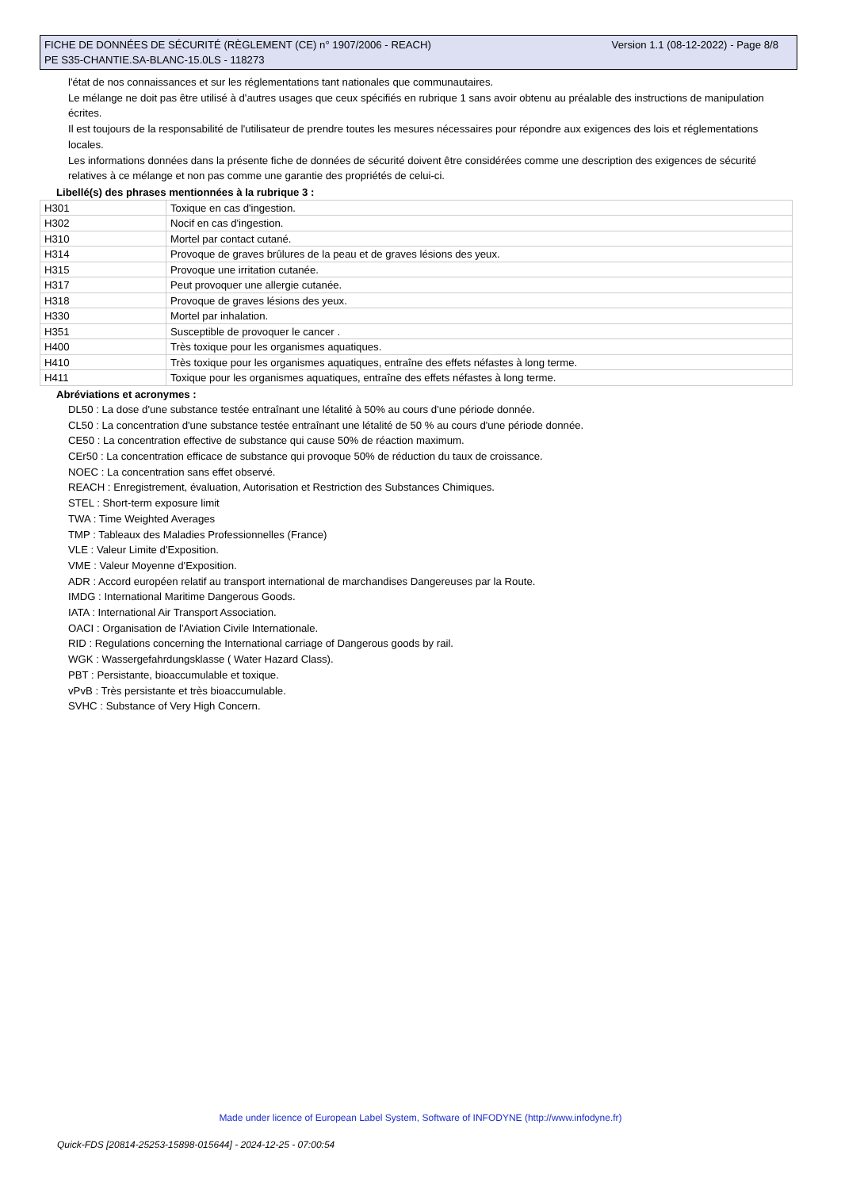Version 1.1 (08-12-2022) - Page 8/8 FICHE DE DONNÉES DE SÉCURITÉ (RÈGLEMENT (CE) n° 1907/2006 - REACH)
PE S35-CHANTIE.SA-BLANC-15.0LS - 118273
l'état de nos connaissances et sur les réglementations tant nationales que communautaires.
Le mélange ne doit pas être utilisé à d'autres usages que ceux spécifiés en rubrique 1 sans avoir obtenu au préalable des instructions de manipulation écrites.
Il est toujours de la responsabilité de l'utilisateur de prendre toutes les mesures nécessaires pour répondre aux exigences des lois et réglementations locales.
Les informations données dans la présente fiche de données de sécurité doivent être considérées comme une description des exigences de sécurité relatives à ce mélange et non pas comme une garantie des propriétés de celui-ci.
Libellé(s) des phrases mentionnées à la rubrique 3 :
| H301 | Toxique en cas d'ingestion. |
| H302 | Nocif en cas d'ingestion. |
| H310 | Mortel par contact cutané. |
| H314 | Provoque de graves brûlures de la peau et de graves lésions des yeux. |
| H315 | Provoque une irritation cutanée. |
| H317 | Peut provoquer une allergie cutanée. |
| H318 | Provoque de graves lésions des yeux. |
| H330 | Mortel par inhalation. |
| H351 | Susceptible de provoquer le cancer . |
| H400 | Très toxique pour les organismes aquatiques. |
| H410 | Très toxique pour les organismes aquatiques, entraîne des effets néfastes à long terme. |
| H411 | Toxique pour les organismes aquatiques, entraîne des effets néfastes à long terme. |
Abréviations et acronymes :
DL50 : La dose d'une substance testée entraînant une létalité à 50% au cours d'une période donnée.
CL50 : La concentration d'une substance testée entraînant une létalité de 50 % au cours d'une période donnée.
CE50 : La concentration effective de substance qui cause 50% de réaction maximum.
CEr50 : La concentration efficace de substance qui provoque 50% de réduction du taux de croissance.
NOEC : La concentration sans effet observé.
REACH : Enregistrement, évaluation, Autorisation et Restriction des Substances Chimiques.
STEL : Short-term exposure limit
TWA : Time Weighted Averages
TMP : Tableaux des Maladies Professionnelles (France)
VLE : Valeur Limite d'Exposition.
VME : Valeur Moyenne d'Exposition.
ADR : Accord européen relatif au transport international de marchandises Dangereuses par la Route.
IMDG : International Maritime Dangerous Goods.
IATA : International Air Transport Association.
OACI : Organisation de l'Aviation Civile Internationale.
RID : Regulations concerning the International carriage of Dangerous goods by rail.
WGK : Wassergefahrdungsklasse ( Water Hazard Class).
PBT : Persistante, bioaccumulable et toxique.
vPvB : Très persistante et très bioaccumulable.
SVHC : Substance of Very High Concern.
Made under licence of European Label System, Software of INFODYNE (http://www.infodyne.fr)
Quick-FDS [20814-25253-15898-015644] - 2024-12-25 - 07:00:54